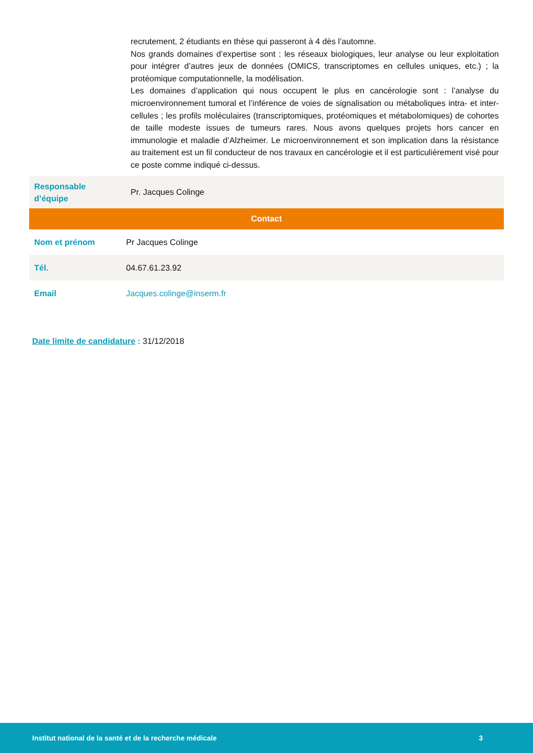| | recrutement, 2 étudiants en thèse qui passeront à 4 dès l’automne. Nos grands domaines d’expertise sont : les réseaux biologiques, leur analyse ou leur exploitation pour intégrer d’autres jeux de données (OMICS, transcriptomes en cellules uniques, etc.) ; la protéomique computationnelle, la modélisation. Les domaines d’application qui nous occupent le plus en cancérologie sont : l’analyse du microenvironnement tumoral et l’inférence de voies de signalisation ou métaboliques intra- et inter-cellules ; les profils moléculaires (transcriptomiques, protéomiques et métabolomiques) de cohortes de taille modeste issues de tumeurs rares. Nous avons quelques projets hors cancer en immunologie et maladie d’Alzheimer. Le microenvironnement et son implication dans la résistance au traitement est un fil conducteur de nos travaux en cancérologie et il est particulièrement visé pour ce poste comme indiqué ci-dessus. |
| Responsable d’équipe | Pr. Jacques Colinge |
| Contact | |
| Nom et prénom | Pr Jacques Colinge |
| Tél. | 04.67.61.23.92 |
| Email | Jacques.colinge@inserm.fr |
Date limite de candidature : 31/12/2018
Institut national de la santé et de la recherche médicale 3